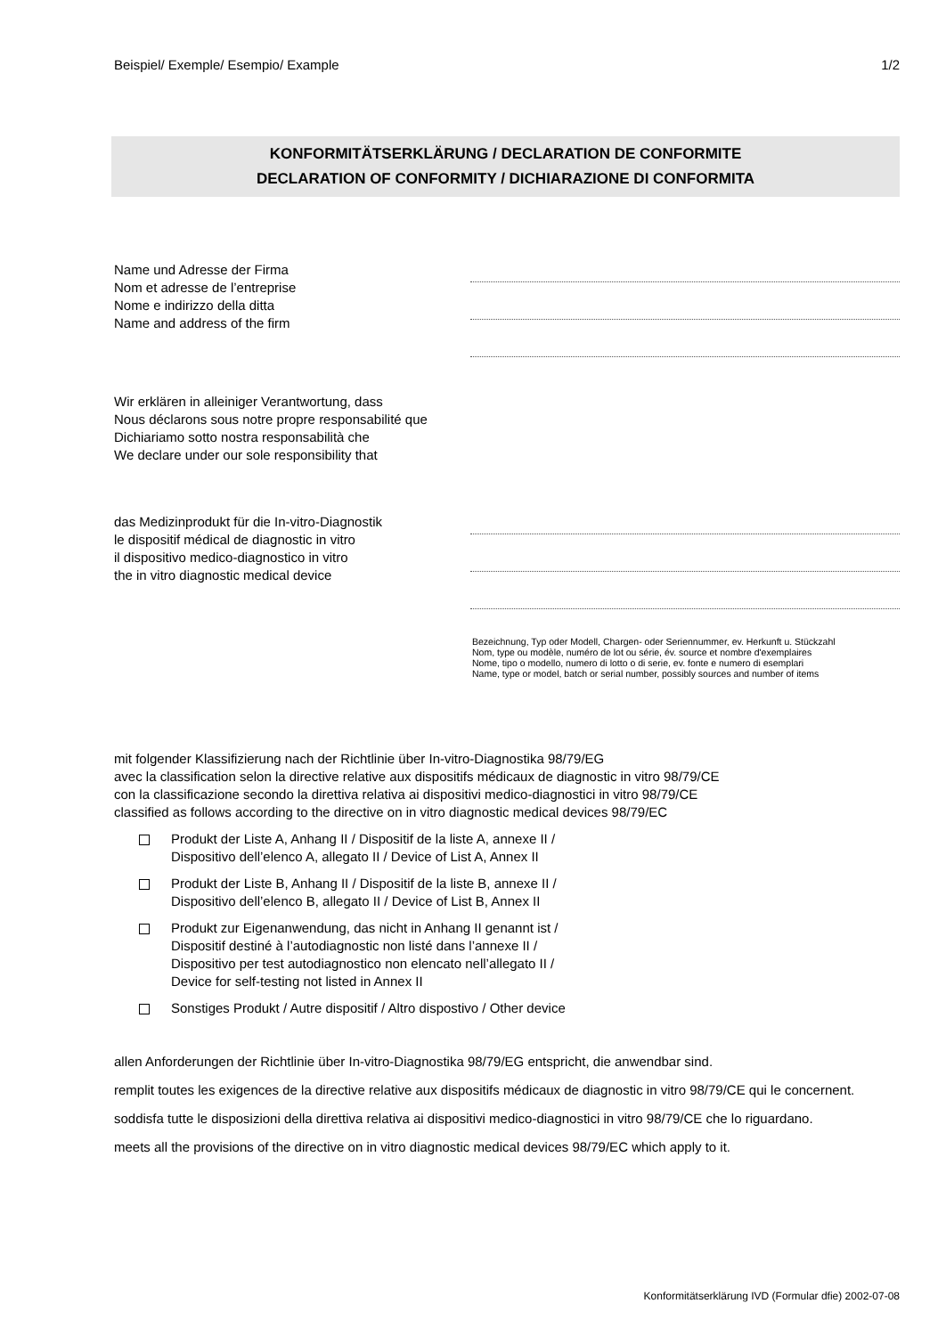Beispiel/ Exemple/ Esempio/ Example 1/2
KONFORMITÄTSERKLÄRUNG / DECLARATION DE CONFORMITE
DECLARATION OF CONFORMITY / DICHIARAZIONE DI CONFORMITA
Name und Adresse der Firma
Nom et adresse de l’entreprise
Nome e indirizzo della ditta
Name and address of the firm
Wir erklären in alleiniger Verantwortung, dass
Nous déclarons sous notre propre responsabilité que
Dichiariamo sotto nostra responsabilità che
We declare under our sole responsibility that
das Medizinprodukt für die In-vitro-Diagnostik
le dispositif médical de diagnostic in vitro
il dispositivo medico-diagnostico in vitro
the in vitro diagnostic medical device
Bezeichnung, Typ oder Modell, Chargen- oder Seriennummer, ev. Herkunft u. Stückzahl
Nom, type ou modèle, numéro de lot ou série, év. source et nombre d'exemplaires
Nome, tipo o modello, numero di lotto o di serie, ev. fonte e numero di esemplari
Name, type or model, batch or serial number, possibly sources and number of items
mit folgender Klassifizierung nach der Richtlinie über In-vitro-Diagnostika 98/79/EG
avec la classification selon la directive relative aux dispositifs médicaux de diagnostic in vitro 98/79/CE
con la classificazione secondo la direttiva relativa ai dispositivi medico-diagnostici in vitro 98/79/CE
classified as follows according to the directive on in vitro diagnostic medical devices 98/79/EC
Produkt der Liste A, Anhang II / Dispositif de la liste A, annexe II /
Dispositivo dell’elenco A, allegato II / Device of List A, Annex II
Produkt der Liste B, Anhang II / Dispositif de la liste B, annexe II /
Dispositivo dell’elenco B, allegato II / Device of List B, Annex II
Produkt zur Eigenanwendung, das nicht in Anhang II genannt ist /
Dispositif destiné à l’autodiagnostic non listé dans l’annexe II /
Dispositivo per test autodiagnostico non elencato nell’allegato II /
Device for self-testing not listed in Annex II
Sonstiges Produkt / Autre dispositif / Altro dispostivo / Other device
allen Anforderungen der Richtlinie über In-vitro-Diagnostika 98/79/EG entspricht, die anwendbar sind.
remplit toutes les exigences de la directive relative aux dispositifs médicaux de diagnostic in vitro 98/79/CE qui le concernent.
soddisfa tutte le disposizioni della direttiva relativa ai dispositivi medico-diagnostici in vitro 98/79/CE che lo riguardano.
meets all the provisions of the directive on in vitro diagnostic medical devices 98/79/EC which apply to it.
Konformitätserklärung IVD (Formular dfie) 2002-07-08